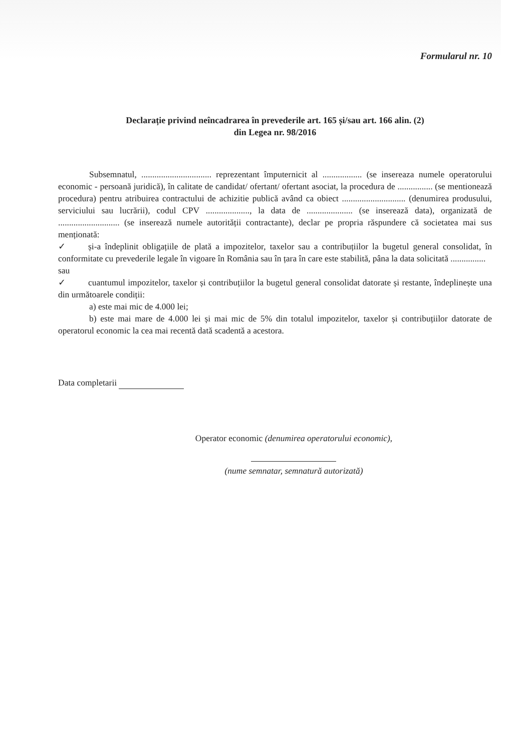Formularul nr. 10
Declarație privind neîncadrarea în prevederile art. 165 și/sau art. 166 alin. (2)
din Legea nr. 98/2016
Subsemnatul, ................................ reprezentant împuternicit al .................. (se insereaza numele operatorului economic - persoană juridică), în calitate de candidat/ ofertant/ ofertant asociat, la procedura de ................ (se mentionează procedura) pentru atribuirea contractului de achizitie publică având ca obiect ............................. (denumirea produsului, serviciului sau lucrării), codul CPV ...................., la data de ..................... (se inserează data), organizată de ............................ (se inserează numele autorității contractante), declar pe propria răspundere că societatea mai sus menționată:
✓ și-a îndeplinit obligațiile de plată a impozitelor, taxelor sau a contribuțiilor la bugetul general consolidat, în conformitate cu prevederile legale în vigoare în România sau în țara în care este stabilită, pâna la data solicitată ................
sau
✓ cuantumul impozitelor, taxelor și contribuțiilor la bugetul general consolidat datorate și restante, îndeplinește una din următoarele condiții:
a) este mai mic de 4.000 lei;
b) este mai mare de 4.000 lei și mai mic de 5% din totalul impozitelor, taxelor și contribuțiilor datorate de operatorul economic la cea mai recentă dată scadentă a acestora.
Data completarii
Operator economic (denumirea operatorului economic),
(nume semnatar, semnatură autorizată)